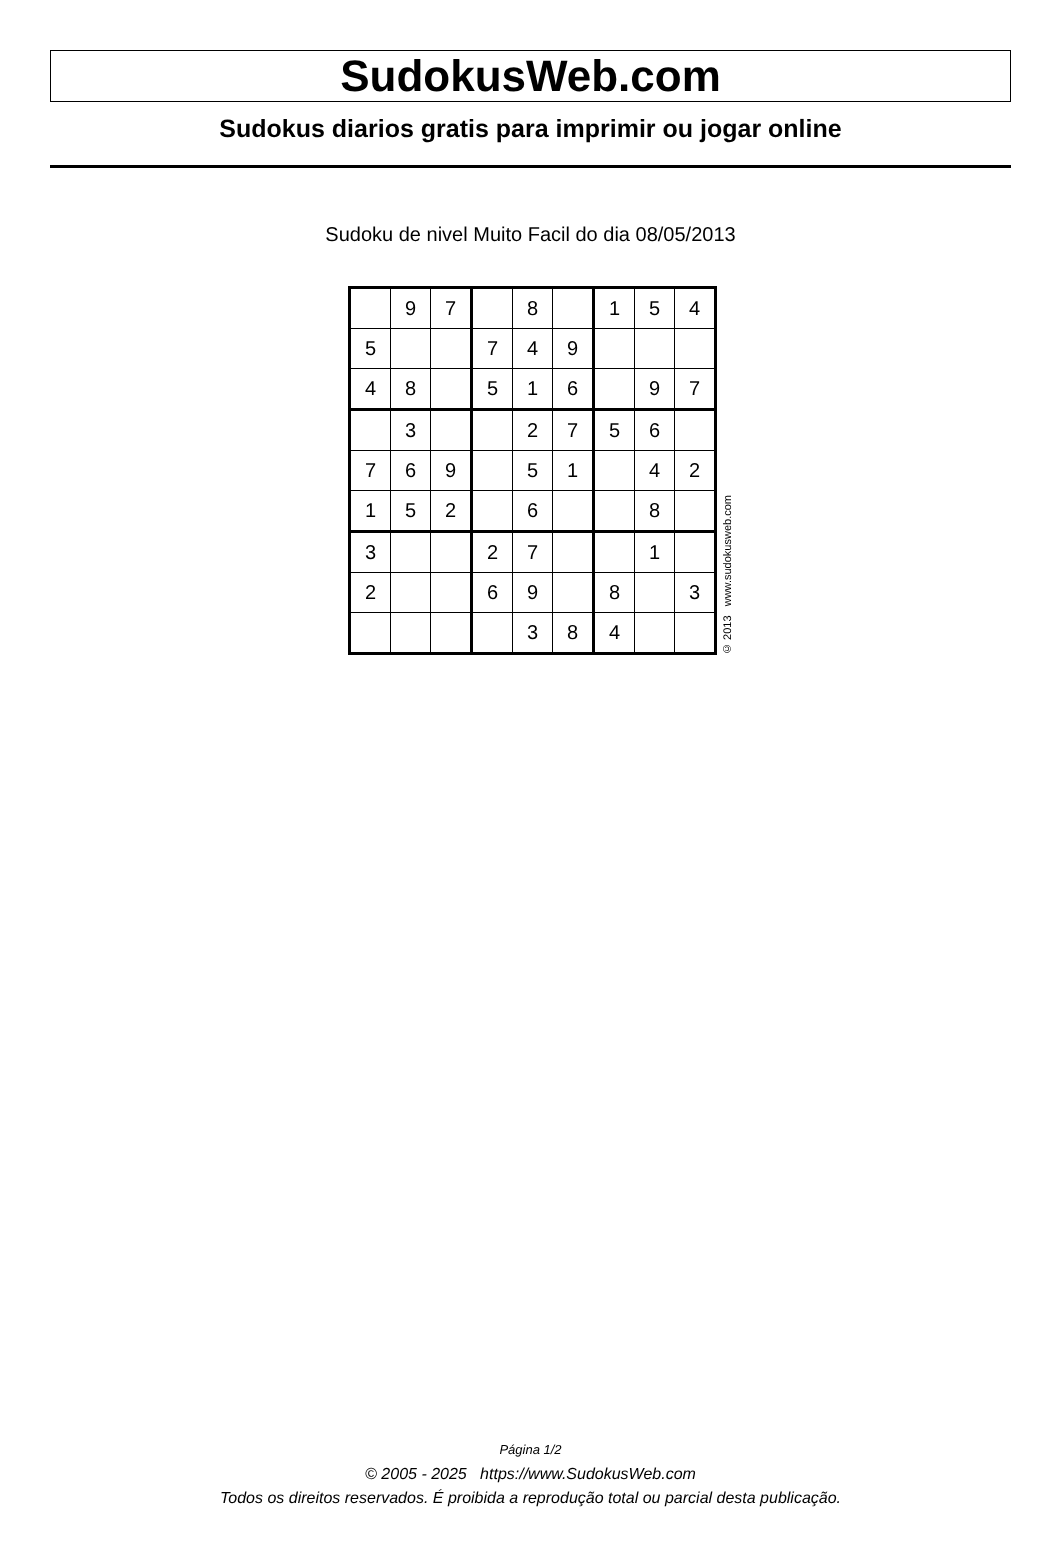SudokusWeb.com
Sudokus diarios gratis para imprimir ou jogar online
Sudoku de nivel Muito Facil do dia 08/05/2013
| | 9 | 7 | | 8 | | 1 | 5 | 4 |
| 5 | | | 7 | 4 | 9 | | | |
| 4 | 8 | | 5 | 1 | 6 | | 9 | 7 |
| | 3 | | | 2 | 7 | 5 | 6 | |
| 7 | 6 | 9 | | 5 | 1 | | 4 | 2 |
| 1 | 5 | 2 | | 6 | | | 8 | |
| 3 | | | 2 | 7 | | | 1 | |
| 2 | | | 6 | 9 | | 8 | | 3 |
| | | | | 3 | 8 | 4 | | |
© 2013 www.sudokusweb.com
Página 1/2
© 2005 - 2025 https://www.SudokusWeb.com
Todos os direitos reservados. É proibida a reprodução total ou parcial desta publicação.